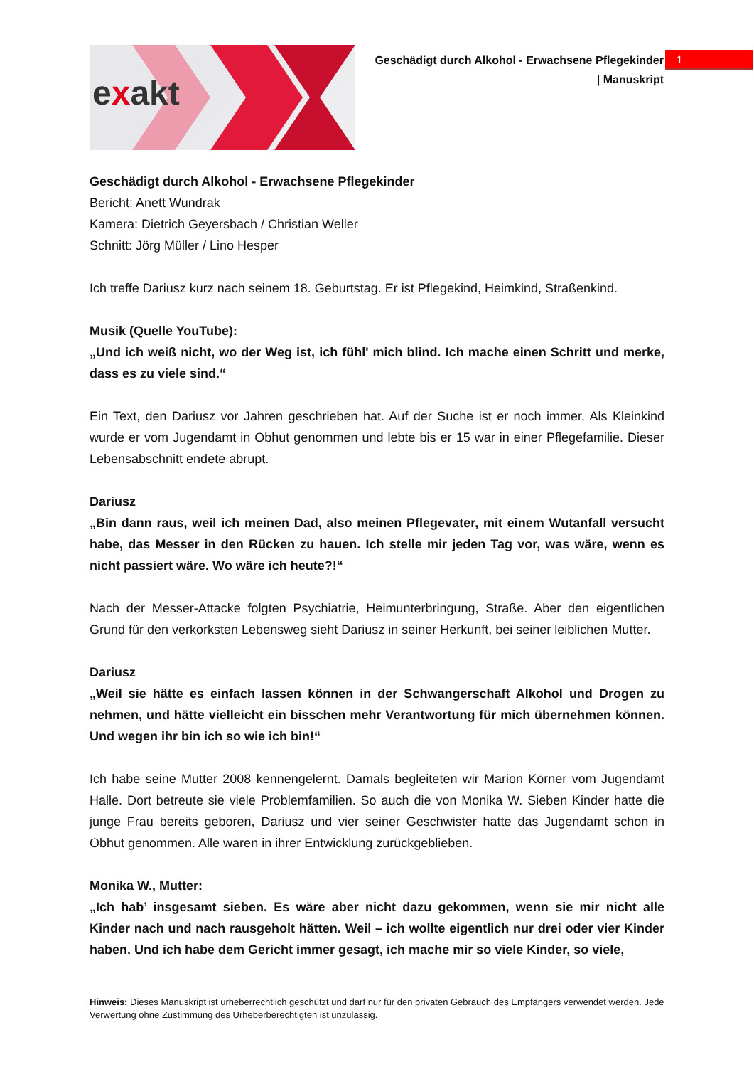exakt
Geschädigt durch Alkohol - Erwachsene Pflegekinder
| Manuskript
1
Geschädigt durch Alkohol - Erwachsene Pflegekinder
Bericht: Anett Wundrak
Kamera: Dietrich Geyersbach / Christian Weller
Schnitt: Jörg Müller / Lino Hesper
Ich treffe Dariusz kurz nach seinem 18. Geburtstag. Er ist Pflegekind, Heimkind, Straßenkind.
Musik (Quelle YouTube):
„Und ich weiß nicht, wo der Weg ist, ich fühl' mich blind. Ich mache einen Schritt und merke, dass es zu viele sind.“
Ein Text, den Dariusz vor Jahren geschrieben hat. Auf der Suche ist er noch immer. Als Kleinkind wurde er vom Jugendamt in Obhut genommen und lebte bis er 15 war in einer Pflegefamilie. Dieser Lebensabschnitt endete abrupt.
Dariusz
„Bin dann raus, weil ich meinen Dad, also meinen Pflegevater, mit einem Wutanfall versucht habe, das Messer in den Rücken zu hauen. Ich stelle mir jeden Tag vor, was wäre, wenn es nicht passiert wäre. Wo wäre ich heute?!“
Nach der Messer-Attacke folgten Psychiatrie, Heimunterbringung, Straße. Aber den eigentlichen Grund für den verkorksten Lebensweg sieht Dariusz in seiner Herkunft, bei seiner leiblichen Mutter.
Dariusz
„Weil sie hätte es einfach lassen können in der Schwangerschaft Alkohol und Drogen zu nehmen, und hätte vielleicht ein bisschen mehr Verantwortung für mich übernehmen können. Und wegen ihr bin ich so wie ich bin!“
Ich habe seine Mutter 2008 kennengelernt. Damals begleiteten wir Marion Körner vom Jugendamt Halle. Dort betreute sie viele Problemfamilien. So auch die von Monika W. Sieben Kinder hatte die junge Frau bereits geboren, Dariusz und vier seiner Geschwister hatte das Jugendamt schon in Obhut genommen. Alle waren in ihrer Entwicklung zurückgeblieben.
Monika W., Mutter:
„Ich hab’ insgesamt sieben. Es wäre aber nicht dazu gekommen, wenn sie mir nicht alle Kinder nach und nach rausgeholt hätten. Weil – ich wollte eigentlich nur drei oder vier Kinder haben. Und ich habe dem Gericht immer gesagt, ich mache mir so viele Kinder, so viele,
Hinweis: Dieses Manuskript ist urheberrechtlich geschützt und darf nur für den privaten Gebrauch des Empfängers verwendet werden. Jede Verwertung ohne Zustimmung des Urheberberechtigten ist unzulässig.